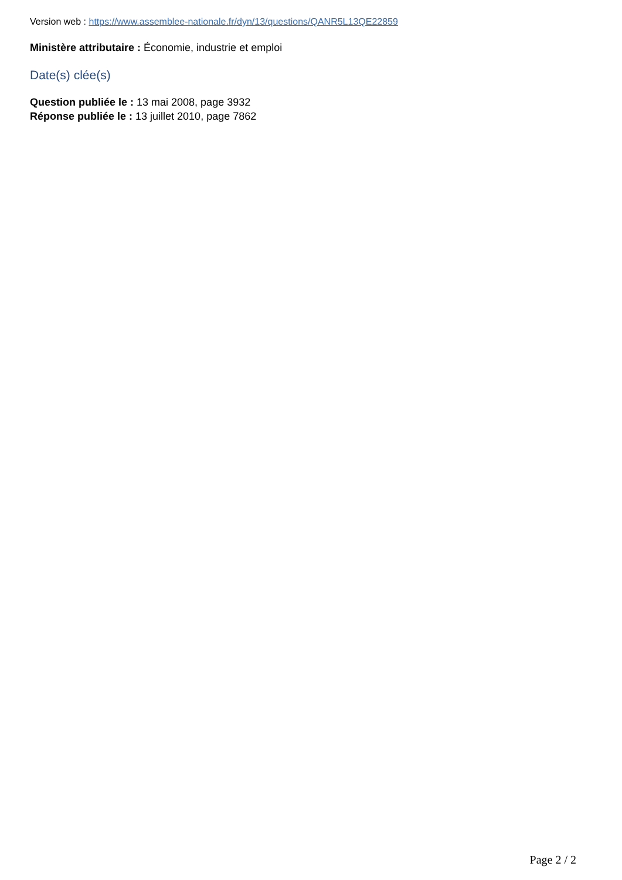Version web : https://www.assemblee-nationale.fr/dyn/13/questions/QANR5L13QE22859
Ministère attributaire : Économie, industrie et emploi
Date(s) clée(s)
Question publiée le : 13 mai 2008, page 3932
Réponse publiée le : 13 juillet 2010, page 7862
Page 2 / 2